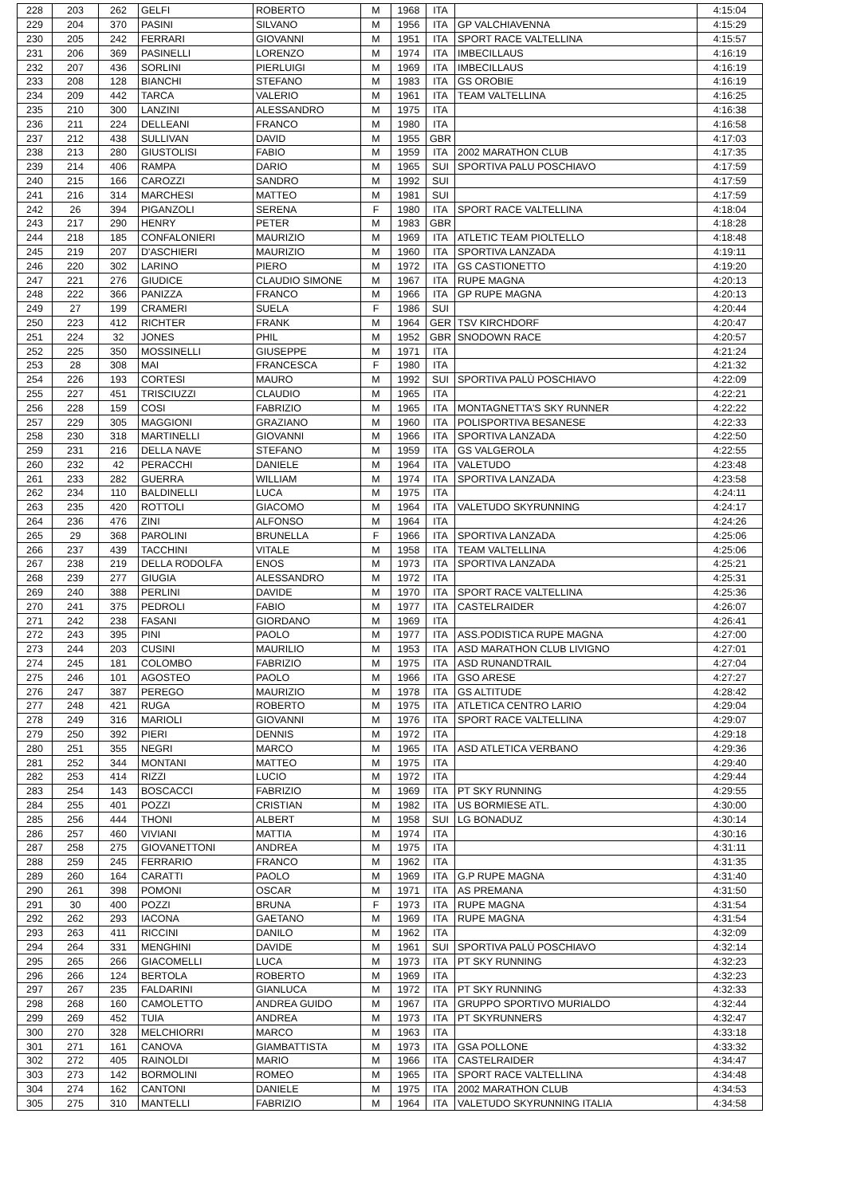| 228 | 203 | 262 | GELFI | ROBERTO | M | 1968 | ITA | | 4:15:04 |
| 229 | 204 | 370 | PASINI | SILVANO | M | 1956 | ITA | GP VALCHIAVENNA | 4:15:29 |
| 230 | 205 | 242 | FERRARI | GIOVANNI | M | 1951 | ITA | SPORT RACE VALTELLINA | 4:15:57 |
| 231 | 206 | 369 | PASINELLI | LORENZO | M | 1974 | ITA | IMBECILLAUS | 4:16:19 |
| 232 | 207 | 436 | SORLINI | PIERLUIGI | M | 1969 | ITA | IMBECILLAUS | 4:16:19 |
| 233 | 208 | 128 | BIANCHI | STEFANO | M | 1983 | ITA | GS OROBIE | 4:16:19 |
| 234 | 209 | 442 | TARCA | VALERIO | M | 1961 | ITA | TEAM VALTELLINA | 4:16:25 |
| 235 | 210 | 300 | LANZINI | ALESSANDRO | M | 1975 | ITA | | 4:16:38 |
| 236 | 211 | 224 | DELLEANI | FRANCO | M | 1980 | ITA | | 4:16:58 |
| 237 | 212 | 438 | SULLIVAN | DAVID | M | 1955 | GBR | | 4:17:03 |
| 238 | 213 | 280 | GIUSTOLISI | FABIO | M | 1959 | ITA | 2002 MARATHON CLUB | 4:17:35 |
| 239 | 214 | 406 | RAMPA | DARIO | M | 1965 | SUI | SPORTIVA PALU POSCHIAVO | 4:17:59 |
| 240 | 215 | 166 | CAROZZI | SANDRO | M | 1992 | SUI | | 4:17:59 |
| 241 | 216 | 314 | MARCHESI | MATTEO | M | 1981 | SUI | | 4:17:59 |
| 242 | 26 | 394 | PIGANZOLI | SERENA | F | 1980 | ITA | SPORT RACE VALTELLINA | 4:18:04 |
| 243 | 217 | 290 | HENRY | PETER | M | 1983 | GBR | | 4:18:28 |
| 244 | 218 | 185 | CONFALONIERI | MAURIZIO | M | 1969 | ITA | ATLETIC TEAM PIOLTELLO | 4:18:48 |
| 245 | 219 | 207 | D'ASCHIERI | MAURIZIO | M | 1960 | ITA | SPORTIVA LANZADA | 4:19:11 |
| 246 | 220 | 302 | LARINO | PIERO | M | 1972 | ITA | GS CASTIONETTO | 4:19:20 |
| 247 | 221 | 276 | GIUDICE | CLAUDIO SIMONE | M | 1967 | ITA | RUPE MAGNA | 4:20:13 |
| 248 | 222 | 366 | PANIZZA | FRANCO | M | 1966 | ITA | GP RUPE MAGNA | 4:20:13 |
| 249 | 27 | 199 | CRAMERI | SUELA | F | 1986 | SUI | | 4:20:44 |
| 250 | 223 | 412 | RICHTER | FRANK | M | 1964 | GER | TSV KIRCHDORF | 4:20:47 |
| 251 | 224 | 32 | JONES | PHIL | M | 1952 | GBR | SNODOWN RACE | 4:20:57 |
| 252 | 225 | 350 | MOSSINELLI | GIUSEPPE | M | 1971 | ITA | | 4:21:24 |
| 253 | 28 | 308 | MAI | FRANCESCA | F | 1980 | ITA | | 4:21:32 |
| 254 | 226 | 193 | CORTESI | MAURO | M | 1992 | SUI | SPORTIVA PALÙ POSCHIAVO | 4:22:09 |
| 255 | 227 | 451 | TRISCIUZZI | CLAUDIO | M | 1965 | ITA | | 4:22:21 |
| 256 | 228 | 159 | COSI | FABRIZIO | M | 1965 | ITA | MONTAGNETTA'S SKY RUNNER | 4:22:22 |
| 257 | 229 | 305 | MAGGIONI | GRAZIANO | M | 1960 | ITA | POLISPORTIVA BESANESE | 4:22:33 |
| 258 | 230 | 318 | MARTINELLI | GIOVANNI | M | 1966 | ITA | SPORTIVA LANZADA | 4:22:50 |
| 259 | 231 | 216 | DELLA NAVE | STEFANO | M | 1959 | ITA | GS VALGEROLA | 4:22:55 |
| 260 | 232 | 42 | PERACCHI | DANIELE | M | 1964 | ITA | VALETUDO | 4:23:48 |
| 261 | 233 | 282 | GUERRA | WILLIAM | M | 1974 | ITA | SPORTIVA LANZADA | 4:23:58 |
| 262 | 234 | 110 | BALDINELLI | LUCA | M | 1975 | ITA | | 4:24:11 |
| 263 | 235 | 420 | ROTTOLI | GIACOMO | M | 1964 | ITA | VALETUDO SKYRUNNING | 4:24:17 |
| 264 | 236 | 476 | ZINI | ALFONSO | M | 1964 | ITA | | 4:24:26 |
| 265 | 29 | 368 | PAROLINI | BRUNELLA | F | 1966 | ITA | SPORTIVA LANZADA | 4:25:06 |
| 266 | 237 | 439 | TACCHINI | VITALE | M | 1958 | ITA | TEAM VALTELLINA | 4:25:06 |
| 267 | 238 | 219 | DELLA RODOLFA | ENOS | M | 1973 | ITA | SPORTIVA LANZADA | 4:25:21 |
| 268 | 239 | 277 | GIUGIA | ALESSANDRO | M | 1972 | ITA | | 4:25:31 |
| 269 | 240 | 388 | PERLINI | DAVIDE | M | 1970 | ITA | SPORT RACE VALTELLINA | 4:25:36 |
| 270 | 241 | 375 | PEDROLI | FABIO | M | 1977 | ITA | CASTELRAIDER | 4:26:07 |
| 271 | 242 | 238 | FASANI | GIORDANO | M | 1969 | ITA | | 4:26:41 |
| 272 | 243 | 395 | PINI | PAOLO | M | 1977 | ITA | ASS.PODISTICA RUPE MAGNA | 4:27:00 |
| 273 | 244 | 203 | CUSINI | MAURILIO | M | 1953 | ITA | ASD MARATHON CLUB LIVIGNO | 4:27:01 |
| 274 | 245 | 181 | COLOMBO | FABRIZIO | M | 1975 | ITA | ASD RUNANDTRAIL | 4:27:04 |
| 275 | 246 | 101 | AGOSTEO | PAOLO | M | 1966 | ITA | GSO ARESE | 4:27:27 |
| 276 | 247 | 387 | PEREGO | MAURIZIO | M | 1978 | ITA | GS ALTITUDE | 4:28:42 |
| 277 | 248 | 421 | RUGA | ROBERTO | M | 1975 | ITA | ATLETICA CENTRO LARIO | 4:29:04 |
| 278 | 249 | 316 | MARIOLI | GIOVANNI | M | 1976 | ITA | SPORT RACE VALTELLINA | 4:29:07 |
| 279 | 250 | 392 | PIERI | DENNIS | M | 1972 | ITA | | 4:29:18 |
| 280 | 251 | 355 | NEGRI | MARCO | M | 1965 | ITA | ASD ATLETICA VERBANO | 4:29:36 |
| 281 | 252 | 344 | MONTANI | MATTEO | M | 1975 | ITA | | 4:29:40 |
| 282 | 253 | 414 | RIZZI | LUCIO | M | 1972 | ITA | | 4:29:44 |
| 283 | 254 | 143 | BOSCACCI | FABRIZIO | M | 1969 | ITA | PT SKY RUNNING | 4:29:55 |
| 284 | 255 | 401 | POZZI | CRISTIAN | M | 1982 | ITA | US BORMIESE ATL. | 4:30:00 |
| 285 | 256 | 444 | THONI | ALBERT | M | 1958 | SUI | LG BONADUZ | 4:30:14 |
| 286 | 257 | 460 | VIVIANI | MATTIA | M | 1974 | ITA | | 4:30:16 |
| 287 | 258 | 275 | GIOVANETTONI | ANDREA | M | 1975 | ITA | | 4:31:11 |
| 288 | 259 | 245 | FERRARIO | FRANCO | M | 1962 | ITA | | 4:31:35 |
| 289 | 260 | 164 | CARATTI | PAOLO | M | 1969 | ITA | G.P RUPE MAGNA | 4:31:40 |
| 290 | 261 | 398 | POMONI | OSCAR | M | 1971 | ITA | AS PREMANA | 4:31:50 |
| 291 | 30 | 400 | POZZI | BRUNA | F | 1973 | ITA | RUPE MAGNA | 4:31:54 |
| 292 | 262 | 293 | IACONA | GAETANO | M | 1969 | ITA | RUPE MAGNA | 4:31:54 |
| 293 | 263 | 411 | RICCINI | DANILO | M | 1962 | ITA | | 4:32:09 |
| 294 | 264 | 331 | MENGHINI | DAVIDE | M | 1961 | SUI | SPORTIVA PALÙ POSCHIAVO | 4:32:14 |
| 295 | 265 | 266 | GIACOMELLI | LUCA | M | 1973 | ITA | PT SKY RUNNING | 4:32:23 |
| 296 | 266 | 124 | BERTOLA | ROBERTO | M | 1969 | ITA | | 4:32:23 |
| 297 | 267 | 235 | FALDARINI | GIANLUCA | M | 1972 | ITA | PT SKY RUNNING | 4:32:33 |
| 298 | 268 | 160 | CAMOLETTO | ANDREA GUIDO | M | 1967 | ITA | GRUPPO SPORTIVO MURIALDO | 4:32:44 |
| 299 | 269 | 452 | TUIA | ANDREA | M | 1973 | ITA | PT SKYRUNNERS | 4:32:47 |
| 300 | 270 | 328 | MELCHIORRI | MARCO | M | 1963 | ITA | | 4:33:18 |
| 301 | 271 | 161 | CANOVA | GIAMBATTISTA | M | 1973 | ITA | GSA POLLONE | 4:33:32 |
| 302 | 272 | 405 | RAINOLDI | MARIO | M | 1966 | ITA | CASTELRAIDER | 4:34:47 |
| 303 | 273 | 142 | BORMOLINI | ROMEO | M | 1965 | ITA | SPORT RACE VALTELLINA | 4:34:48 |
| 304 | 274 | 162 | CANTONI | DANIELE | M | 1975 | ITA | 2002 MARATHON CLUB | 4:34:53 |
| 305 | 275 | 310 | MANTELLI | FABRIZIO | M | 1964 | ITA | VALETUDO SKYRUNNING ITALIA | 4:34:58 |